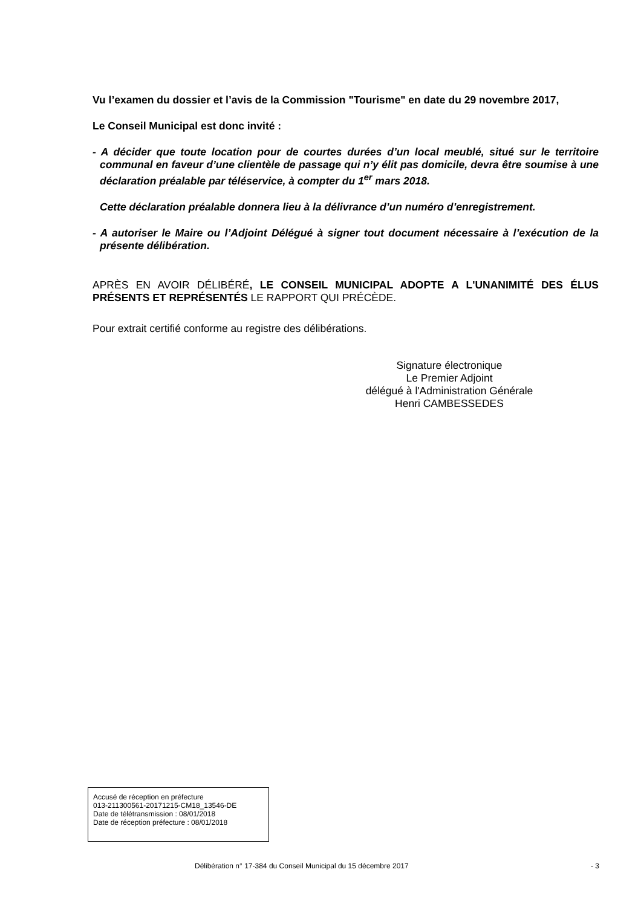Vu l’examen du dossier et l’avis de la Commission "Tourisme" en date du 29 novembre 2017,
Le Conseil Municipal est donc invité :
- A décider que toute location pour de courtes durées d’un local meublé, situé sur le territoire communal en faveur d’une clientèle de passage qui n’y élit pas domicile, devra être soumise à une déclaration préalable par téléservice, à compter du 1<sup>er</sup> mars 2018.
Cette déclaration préalable donnera lieu à la délivrance d’un numéro d’enregistrement.
- A autoriser le Maire ou l’Adjoint Délégué à signer tout document nécessaire à l’exécution de la présente délibération.
APRÈS EN AVOIR DÉLIBÉRÉ, LE CONSEIL MUNICIPAL ADOPTE A L'UNANIMITÉ DES ÉLUS PRÉSENTS ET REPRÉSENTÉS LE RAPPORT QUI PRÉCÈDE.
Pour extrait certifié conforme au registre des délibérations.
Signature électronique
Le Premier Adjoint
délégué à l'Administration Générale
Henri CAMBESSEDES
Accusé de réception en préfecture
013-211300561-20171215-CM18_13546-DE
Date de télétransmission : 08/01/2018
Date de réception préfecture : 08/01/2018
Délibération n° 17-384 du Conseil Municipal du 15 décembre 2017 - 3